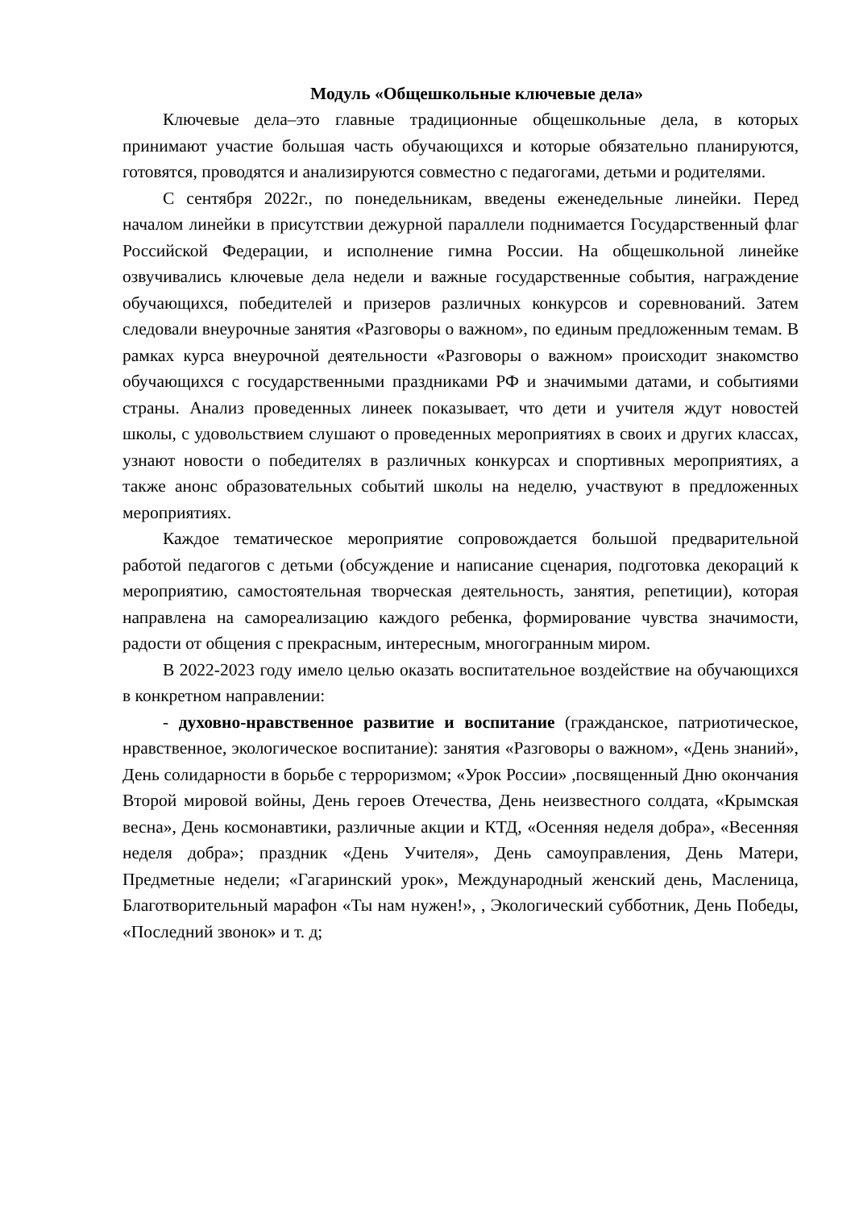Модуль «Общешкольные ключевые дела»
Ключевые дела–это главные традиционные общешкольные дела, в которых принимают участие большая часть обучающихся и которые обязательно планируются, готовятся, проводятся и анализируются совместно с педагогами, детьми и родителями.
С сентября 2022г., по понедельникам, введены еженедельные линейки. Перед началом линейки в присутствии дежурной параллели поднимается Государственный флаг Российской Федерации, и исполнение гимна России. На общешкольной линейке озвучивались ключевые дела недели и важные государственные события, награждение обучающихся, победителей и призеров различных конкурсов и соревнований. Затем следовали внеурочные занятия «Разговоры о важном», по единым предложенным темам. В рамках курса внеурочной деятельности «Разговоры о важном» происходит знакомство обучающихся с государственными праздниками РФ и значимыми датами, и событиями страны. Анализ проведенных линеек показывает, что дети и учителя ждут новостей школы, с удовольствием слушают о проведенных мероприятиях в своих и других классах, узнают новости о победителях в различных конкурсах и спортивных мероприятиях, а также анонс образовательных событий школы на неделю, участвуют в предложенных мероприятиях.
Каждое тематическое мероприятие сопровождается большой предварительной работой педагогов с детьми (обсуждение и написание сценария, подготовка декораций к мероприятию, самостоятельная творческая деятельность, занятия, репетиции), которая направлена на самореализацию каждого ребенка, формирование чувства значимости, радости от общения с прекрасным, интересным, многогранным миром.
В 2022-2023 году имело целью оказать воспитательное воздействие на обучающихся в конкретном направлении:
- духовно-нравственное развитие и воспитание (гражданское, патриотическое, нравственное, экологическое воспитание): занятия «Разговоры о важном», «День знаний», День солидарности в борьбе с терроризмом; «Урок России» ,посвященный Дню окончания Второй мировой войны, День героев Отечества, День неизвестного солдата, «Крымская весна», День космонавтики, различные акции и КТД, «Осенняя неделя добра», «Весенняя неделя добра»; праздник «День Учителя», День самоуправления, День Матери, Предметные недели; «Гагаринский урок», Международный женский день, Масленица, Благотворительный марафон «Ты нам нужен!», , Экологический субботник, День Победы, «Последний звонок» и т. д;